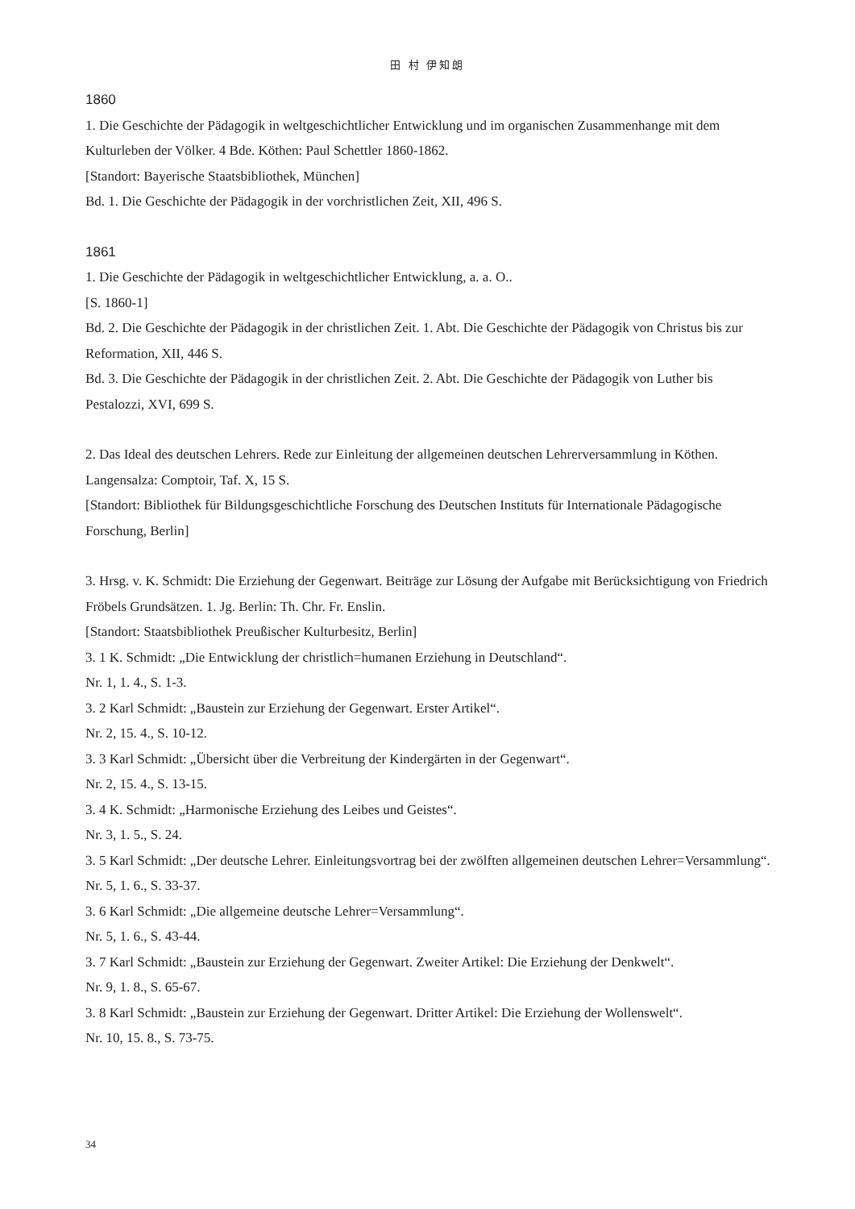田 村 伊知朗
1860
1. Die Geschichte der Pädagogik in weltgeschichtlicher Entwicklung und im organischen Zusammenhange mit dem Kulturleben der Völker. 4 Bde. Köthen: Paul Schettler 1860-1862.
[Standort: Bayerische Staatsbibliothek, München]
Bd. 1. Die Geschichte der Pädagogik in der vorchristlichen Zeit, XII, 496 S.
1861
1. Die Geschichte der Pädagogik in weltgeschichtlicher Entwicklung, a. a. O..
[S. 1860-1]
Bd. 2. Die Geschichte der Pädagogik in der christlichen Zeit. 1. Abt. Die Geschichte der Pädagogik von Christus bis zur Reformation, XII, 446 S.
Bd. 3. Die Geschichte der Pädagogik in der christlichen Zeit. 2. Abt. Die Geschichte der Pädagogik von Luther bis Pestalozzi, XVI, 699 S.
2. Das Ideal des deutschen Lehrers. Rede zur Einleitung der allgemeinen deutschen Lehrerversammlung in Köthen. Langensalza: Comptoir, Taf. X, 15 S.
[Standort: Bibliothek für Bildungsgeschichtliche Forschung des Deutschen Instituts für Internationale Pädagogische Forschung, Berlin]
3. Hrsg. v. K. Schmidt: Die Erziehung der Gegenwart. Beiträge zur Lösung der Aufgabe mit Berücksichtigung von Friedrich Fröbels Grundsätzen. 1. Jg. Berlin: Th. Chr. Fr. Enslin.
[Standort: Staatsbibliothek Preußischer Kulturbesitz, Berlin]
3. 1 K. Schmidt: „Die Entwicklung der christlich=humanen Erziehung in Deutschland“.
Nr. 1, 1. 4., S. 1-3.
3. 2 Karl Schmidt: „Baustein zur Erziehung der Gegenwart. Erster Artikel“.
Nr. 2, 15. 4., S. 10-12.
3. 3 Karl Schmidt: „Übersicht über die Verbreitung der Kindergärten in der Gegenwart“.
Nr. 2, 15. 4., S. 13-15.
3. 4 K. Schmidt: „Harmonische Erziehung des Leibes und Geistes“.
Nr. 3, 1. 5., S. 24.
3. 5 Karl Schmidt: „Der deutsche Lehrer. Einleitungsvortrag bei der zwölften allgemeinen deutschen Lehrer=Versammlung“.
Nr. 5, 1. 6., S. 33-37.
3. 6 Karl Schmidt: „Die allgemeine deutsche Lehrer=Versammlung“.
Nr. 5, 1. 6., S. 43-44.
3. 7 Karl Schmidt: „Baustein zur Erziehung der Gegenwart. Zweiter Artikel: Die Erziehung der Denkwelt“.
Nr. 9, 1. 8., S. 65-67.
3. 8 Karl Schmidt: „Baustein zur Erziehung der Gegenwart. Dritter Artikel: Die Erziehung der Wollenswelt“.
Nr. 10, 15. 8., S. 73-75.
34